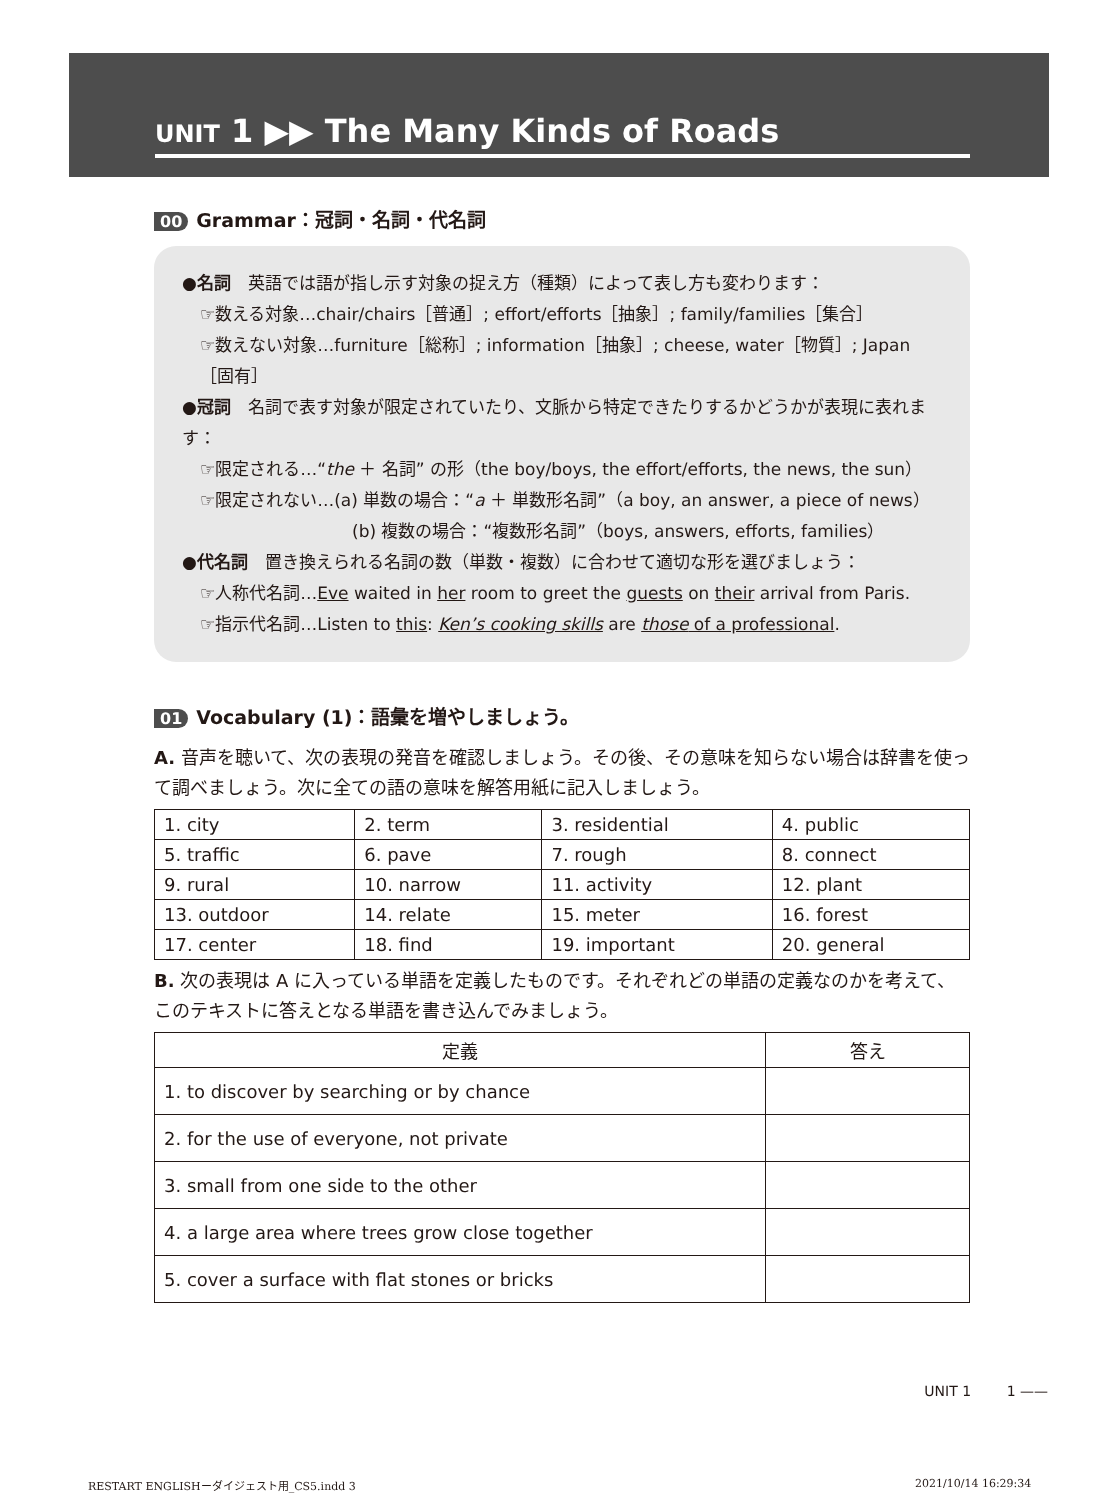UNIT 1 ▶▶ The Many Kinds of Roads
00 Grammar：冠詞・名詞・代名詞
●名詞　英語では語が指し示す対象の捉え方（種類）によって表し方も変わります：
☞数える対象…chair/chairs［普通］; effort/efforts［抽象］; family/families［集合］
☞数えない対象…furniture［総称］; information［抽象］; cheese, water［物質］; Japan［固有］
●冠詞　名詞で表す対象が限定されていたり、文脈から特定できたりするかどうかが表現に表れます：
☞限定される…“the ＋ 名詞” の形（the boy/boys, the effort/efforts, the news, the sun）
☞限定されない…(a) 単数の場合：“a ＋ 単数形名詞”（a boy, an answer, a piece of news）
(b) 複数の場合：“複数形名詞”（boys, answers, efforts, families）
●代名詞　置き換えられる名詞の数（単数・複数）に合わせて適切な形を選びましょう：
☞人称代名詞…Eve waited in her room to greet the guests on their arrival from Paris.
☞指示代名詞…Listen to this: Ken’s cooking skills are those of a professional.
01 Vocabulary (1)：語彙を増やしましょう。
A. 音声を聴いて、次の表現の発音を確認しましょう。その後、その意味を知らない場合は辞書を使って調べましょう。次に全ての語の意味を解答用紙に記入しましょう。
| 1. city | 2. term | 3. residential | 4. public |
| 5. traffic | 6. pave | 7. rough | 8. connect |
| 9. rural | 10. narrow | 11. activity | 12. plant |
| 13. outdoor | 14. relate | 15. meter | 16. forest |
| 17. center | 18. find | 19. important | 20. general |
B. 次の表現は A に入っている単語を定義したものです。それぞれどの単語の定義なのかを考えて、このテキストに答えとなる単語を書き込んでみましょう。
| 定義 | 答え |
| --- | --- |
| 1. to discover by searching or by chance | |
| 2. for the use of everyone, not private | |
| 3. small from one side to the other | |
| 4. a large area where trees grow close together | |
| 5. cover a surface with flat stones or bricks | |
UNIT 1 1 ——
RESTART ENGLISHーダイジェスト用_CS5.indd 3
2021/10/14 16:29:34